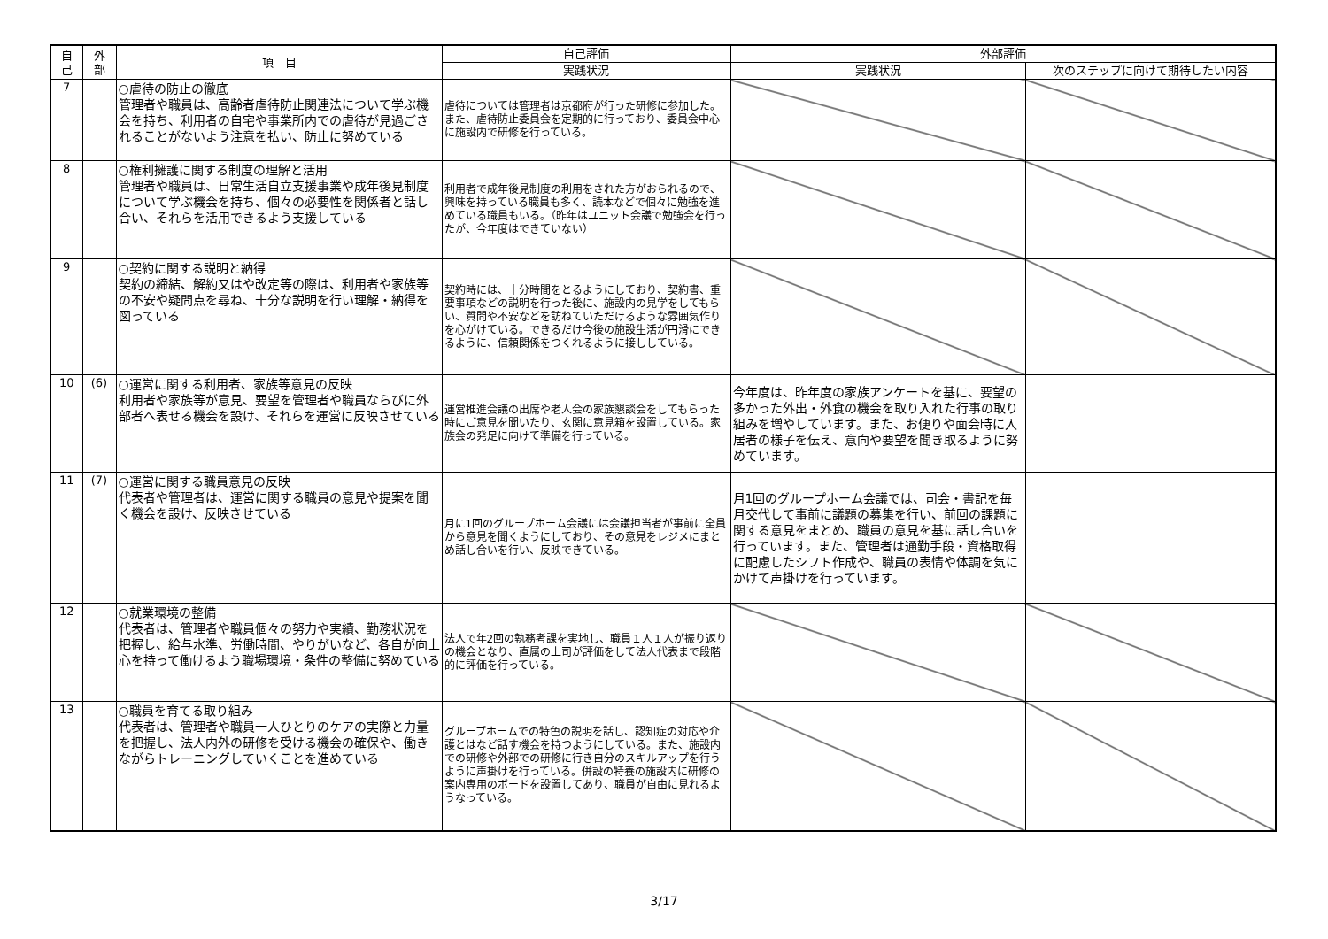| 自 己 | 外 部 | 項 目 | 自己評価 | 外部評価 | |
| --- | --- | --- | --- | --- | --- |
| | | | 実践状況 | 実践状況 | 次のステップに向けて期待したい内容 |
| 7 | | ○虐待の防止の徹底 管理者や職員は、高齢者虐待防止関連法について学ぶ機会を持ち、利用者の自宅や事業所内での虐待が見過ごされることがないよう注意を払い、防止に努めている | 虐待については管理者は京都府が行った研修に参加した。また、虐待防止委員会を定期的に行っており、委員会中心に施設内で研修を行っている。 | | |
| 8 | | ○権利擁護に関する制度の理解と活用 管理者や職員は、日常生活自立支援事業や成年後見制度について学ぶ機会を持ち、個々の必要性を関係者と話し合い、それらを活用できるよう支援している | 利用者で成年後見制度の利用をされた方がおられるので、興味を持っている職員も多く、読本などで個々に勉強を進めている職員もいる。（昨年はユニット会議で勉強会を行ったが、今年度はできていない） | | |
| 9 | | ○契約に関する説明と納得 契約の締結、解約又はや改定等の際は、利用者や家族等の不安や疑問点を尋ね、十分な説明を行い理解・納得を図っている | 契約時には、十分時間をとるようにしており、契約書、重要事項などの説明を行った後に、施設内の見学をしてもらい、質問や不安などを訪ねていただけるような雰囲気作りを心がけている。できるだけ今後の施設生活が円滑にできるように、信頼関係をつくれるように接ししている。 | | |
| 10 | (6) | ○運営に関する利用者、家族等意見の反映 利用者や家族等が意見、要望を管理者や職員ならびに外部者へ表せる機会を設け、それらを運営に反映させている | 運営推進会議の出席や老人会の家族懇談会をしてもらった時にご意見を聞いたり、玄関に意見箱を設置している。家族会の発足に向けて準備を行っている。 | 今年度は、昨年度の家族アンケートを基に、要望の多かった外出・外食の機会を取り入れた行事の取り組みを増やしています。また、お便りや面会時に入居者の様子を伝え、意向や要望を聞き取るように努めています。 | |
| 11 | (7) | ○運営に関する職員意見の反映 代表者や管理者は、運営に関する職員の意見や提案を聞く機会を設け、反映させている | 月に1回のグループホーム会議には会議担当者が事前に全員から意見を聞くようにしており、その意見をレジメにまとめ話し合いを行い、反映できている。 | 月1回のグループホーム会議では、司会・書記を毎月交代して事前に議題の募集を行い、前回の課題に関する意見をまとめ、職員の意見を基に話し合いを行っています。また、管理者は通勤手段・資格取得に配慮したシフト作成や、職員の表情や体調を気にかけて声掛けを行っています。 | |
| 12 | | ○就業環境の整備 代表者は、管理者や職員個々の努力や実績、勤務状況を把握し、給与水準、労働時間、やりがいなど、各自が向上心を持って働けるよう職場環境・条件の整備に努めている | 法人で年2回の執務考課を実地し、職員１人１人が振り返りの機会となり、直属の上司が評価をして法人代表まで段階的に評価を行っている。 | | |
| 13 | | ○職員を育てる取り組み 代表者は、管理者や職員一人ひとりのケアの実際と力量を把握し、法人内外の研修を受ける機会の確保や、働きながらトレーニングしていくことを進めている | グループホームでの特色の説明を話し、認知症の対応や介護とはなど話す機会を持つようにしている。また、施設内での研修や外部での研修に行き自分のスキルアップを行うように声掛けを行っている。併設の特養の施設内に研修の案内専用のボードを設置してあり、職員が自由に見れるようなっている。 | | |
3/17